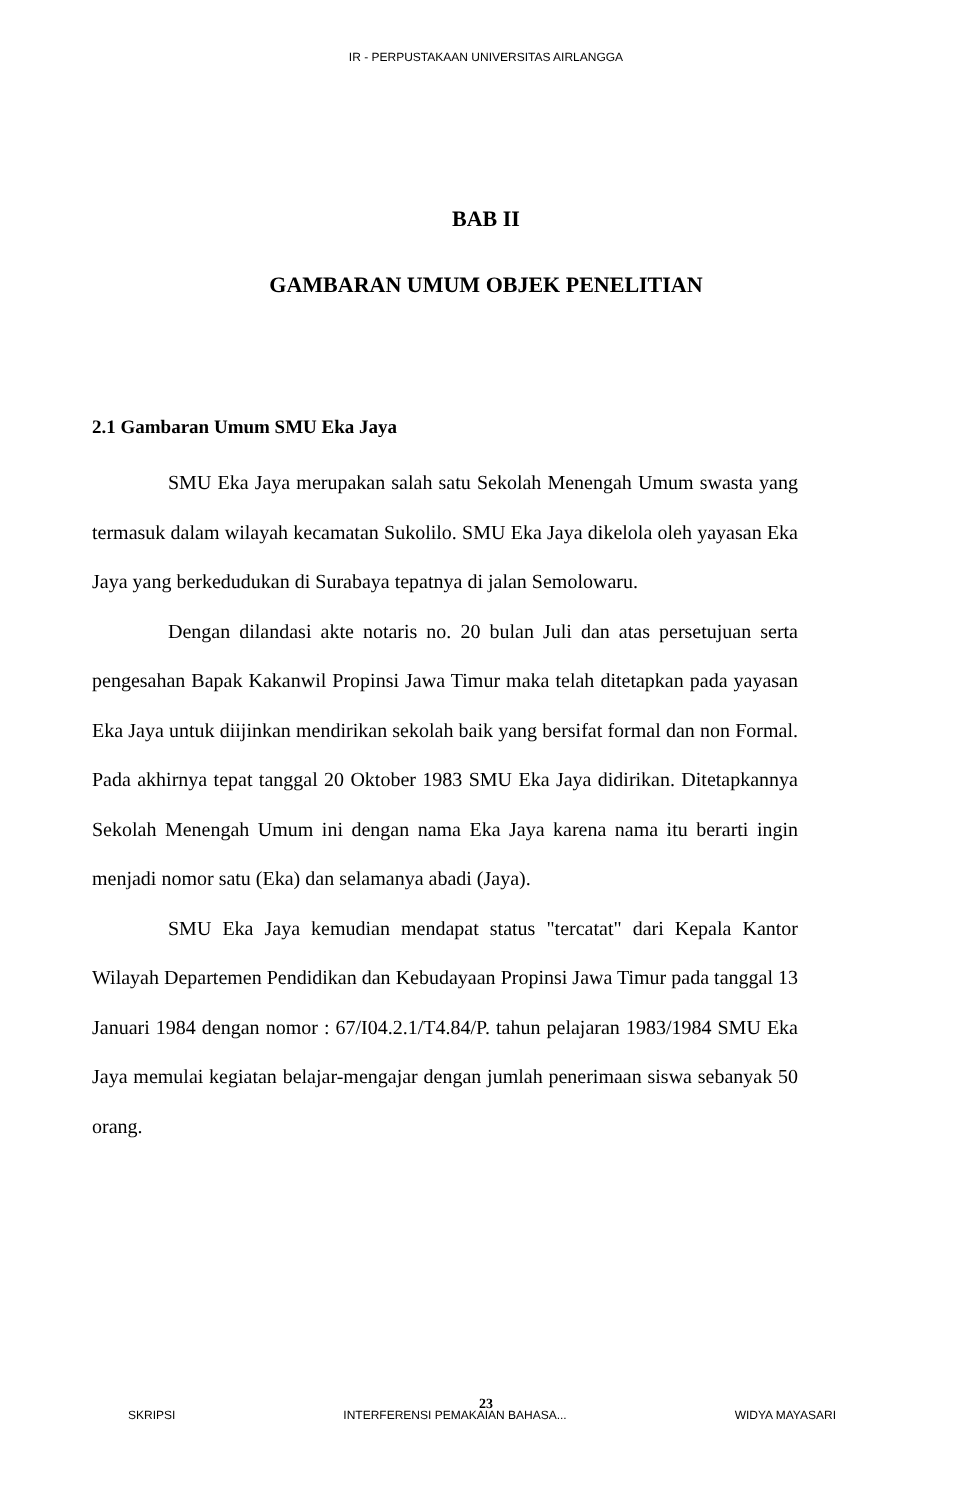IR - PERPUSTAKAAN UNIVERSITAS AIRLANGGA
BAB II
GAMBARAN UMUM OBJEK PENELITIAN
2.1 Gambaran Umum SMU Eka Jaya
SMU Eka Jaya merupakan salah satu Sekolah Menengah Umum swasta yang termasuk dalam wilayah kecamatan Sukolilo. SMU Eka Jaya dikelola oleh yayasan Eka Jaya yang berkedudukan di Surabaya tepatnya di jalan Semolowaru.
Dengan dilandasi akte notaris no. 20 bulan Juli dan atas persetujuan serta pengesahan Bapak Kakanwil Propinsi Jawa Timur maka telah ditetapkan pada yayasan Eka Jaya untuk diijinkan mendirikan sekolah baik yang bersifat formal dan non Formal. Pada akhirnya tepat tanggal 20 Oktober 1983 SMU Eka Jaya didirikan. Ditetapkannya Sekolah Menengah Umum ini dengan nama Eka Jaya karena nama itu berarti ingin menjadi nomor satu (Eka) dan selamanya abadi (Jaya).
SMU Eka Jaya kemudian mendapat status "tercatat" dari Kepala Kantor Wilayah Departemen Pendidikan dan Kebudayaan Propinsi Jawa Timur pada tanggal 13 Januari 1984 dengan nomor : 67/I04.2.1/T4.84/P. tahun pelajaran 1983/1984 SMU Eka Jaya memulai kegiatan belajar-mengajar dengan jumlah penerimaan siswa sebanyak 50 orang.
23
SKRIPSI INTERFERENSI PEMAKAIAN BAHASA... WIDYA MAYASARI